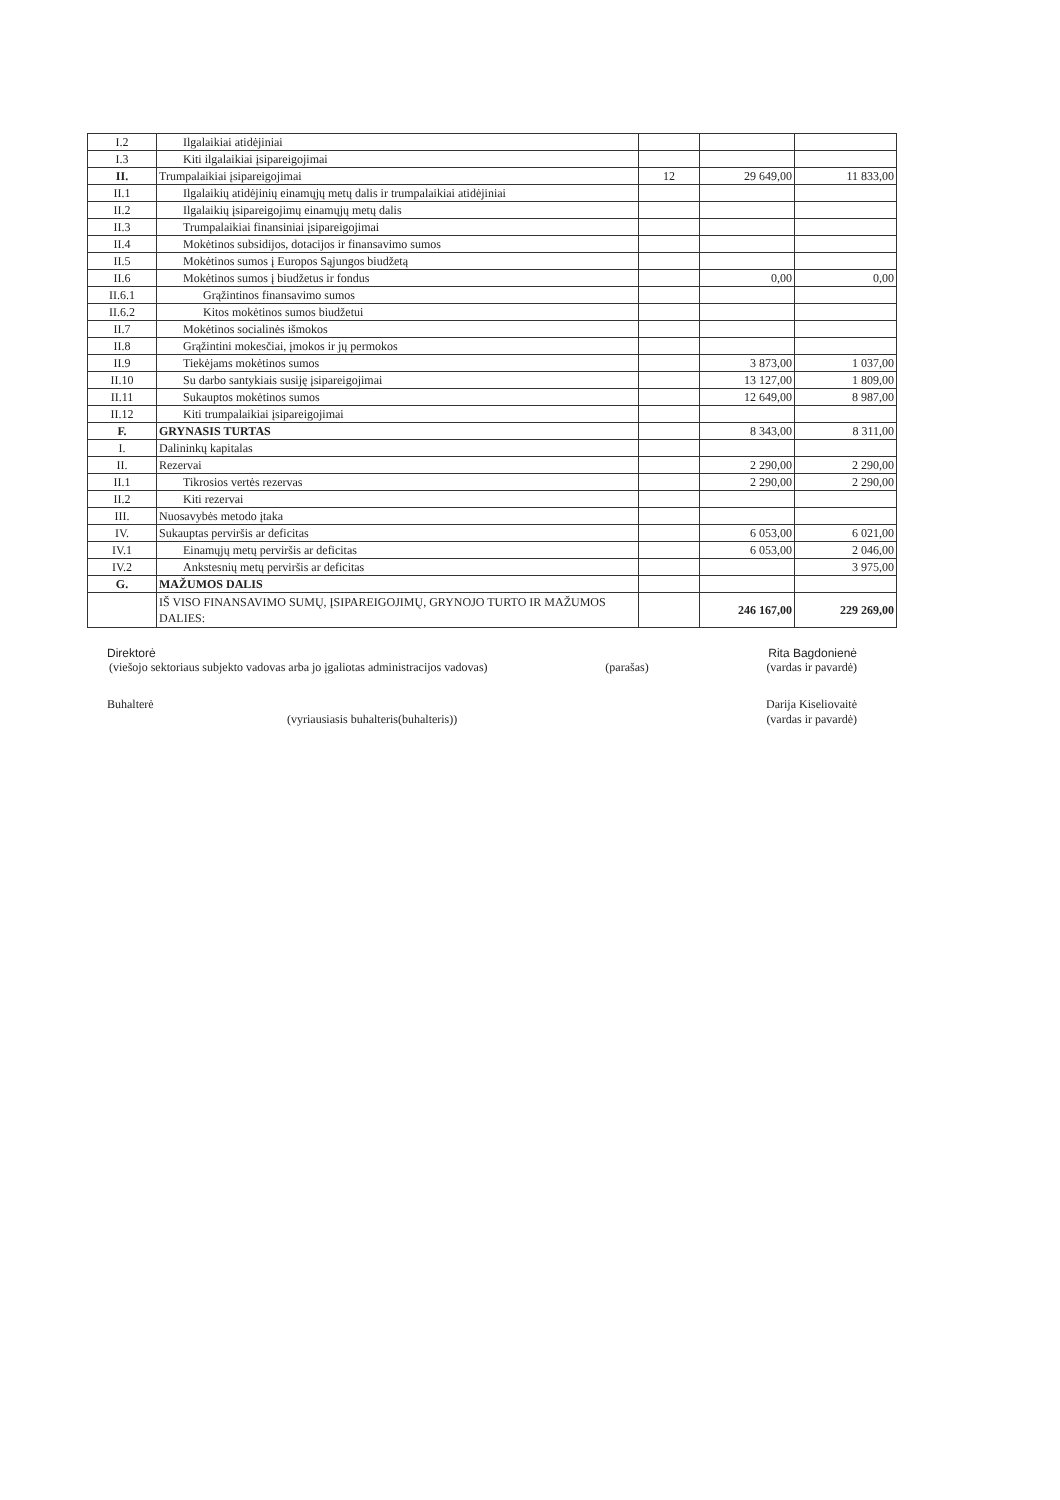| I.2 | Ilgalaikiai atidėjiniai | | | |
| I.3 | Kiti ilgalaikiai įsipareigojimai | | | |
| II. | Trumpalaikiai įsipareigojimai | 12 | 29 649,00 | 11 833,00 |
| II.1 | Ilgalaikių atidėjinių einamųjų metų dalis ir trumpalaikiai atidėjiniai | | | |
| II.2 | Ilgalaikių įsipareigojimų einamųjų metų dalis | | | |
| II.3 | Trumpalaikiai finansiniai įsipareigojimai | | | |
| II.4 | Mokėtinos subsidijos, dotacijos ir finansavimo sumos | | | |
| II.5 | Mokėtinos sumos į Europos Sąjungos biudžetą | | | |
| II.6 | Mokėtinos sumos į biudžetus ir fondus | | 0,00 | 0,00 |
| II.6.1 | Grąžintinos finansavimo sumos | | | |
| II.6.2 | Kitos mokėtinos sumos biudžetui | | | |
| II.7 | Mokėtinos socialinės išmokos | | | |
| II.8 | Grąžintini mokesčiai, įmokos ir jų permokos | | | |
| II.9 | Tiekėjams mokėtinos sumos | | 3 873,00 | 1 037,00 |
| II.10 | Su darbo santykiais susiję įsipareigojimai | | 13 127,00 | 1 809,00 |
| II.11 | Sukauptos mokėtinos sumos | | 12 649,00 | 8 987,00 |
| II.12 | Kiti trumpalaikiai įsipareigojimai | | | |
| F. | GRYNASIS TURTAS | | 8 343,00 | 8 311,00 |
| I. | Dalininkų kapitalas | | | |
| II. | Rezervai | | 2 290,00 | 2 290,00 |
| II.1 | Tikrosios vertės rezervas | | 2 290,00 | 2 290,00 |
| II.2 | Kiti rezervai | | | |
| III. | Nuosavybės metodo įtaka | | | |
| IV. | Sukauptas perviršis ar deficitas | | 6 053,00 | 6 021,00 |
| IV.1 | Einamųjų metų perviršis ar deficitas | | 6 053,00 | 2 046,00 |
| IV.2 | Ankstesnių metų perviršis ar deficitas | | | 3 975,00 |
| G. | MAŽUMOS DALIS | | | |
| | IŠ VISO FINANSAVIMO SUMŲ, ĮSIPAREIGOJIMŲ, GRYNOJO TURTO IR MAŽUMOS DALIES: | | 246 167,00 | 229 269,00 |
Direktorė Rita Bagdonienė
(viešojo sektoriaus subjekto vadovas arba jo įgaliotas administracijos vadovas) (parašas) (vardas ir pavardė)
Buhalterė Darija Kiseliovaitė
(vyriausiasis buhalteris(buhalteris)) (vardas ir pavardė)